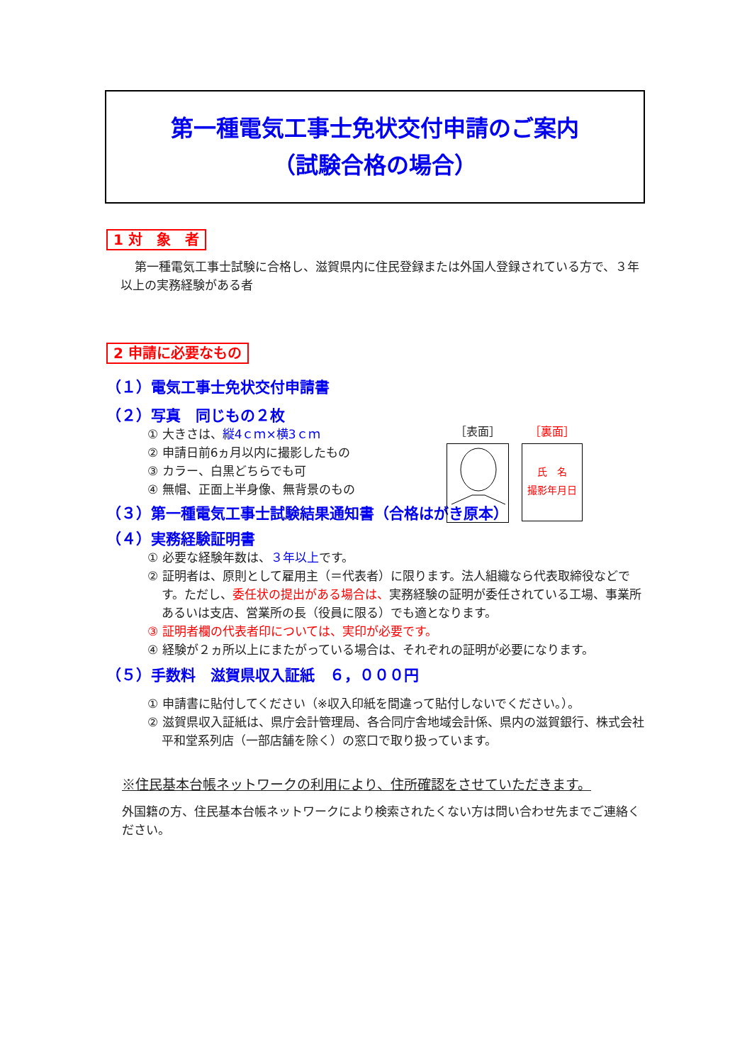第一種電気工事士免状交付申請のご案内
（試験合格の場合）
1 対　象　者
第一種電気工事士試験に合格し、滋賀県内に住民登録または外国人登録されている方で、３年以上の実務経験がある者
2 申請に必要なもの
（１）電気工事士免状交付申請書
（２）写真　同じもの２枚
① 大きさは、縦4ｃｍ×横3ｃｍ
② 申請日前6ヵ月以内に撮影したもの
③ カラー、白黒どちらでも可
④ 無帽、正面上半身像、無背景のもの
（３）第一種電気工事士試験結果通知書（合格はがき原本）
（４）実務経験証明書
① 必要な経験年数は、３年以上です。
② 証明者は、原則として雇用主（＝代表者）に限ります。法人組織なら代表取締役などです。ただし、委任状の提出がある場合は、実務経験の証明が委任されている工場、事業所あるいは支店、営業所の長（役員に限る）でも適となります。
③ 証明者欄の代表者印については、実印が必要です。
④ 経験が２ヵ所以上にまたがっている場合は、それぞれの証明が必要になります。
（５）手数料　滋賀県収入証紙　６，０００円
① 申請書に貼付してください（※収入印紙を間違って貼付しないでください。）。
② 滋賀県収入証紙は、県庁会計管理局、各合同庁舎地域会計係、県内の滋賀銀行、株式会社平和堂系列店（一部店舗を除く）の窓口で取り扱っています。
※住民基本台帳ネットワークの利用により、住所確認をさせていただきます。
外国籍の方、住民基本台帳ネットワークにより検索されたくない方は問い合わせ先までご連絡ください。
［表面］
［裏面］
氏　名
撮影年月日